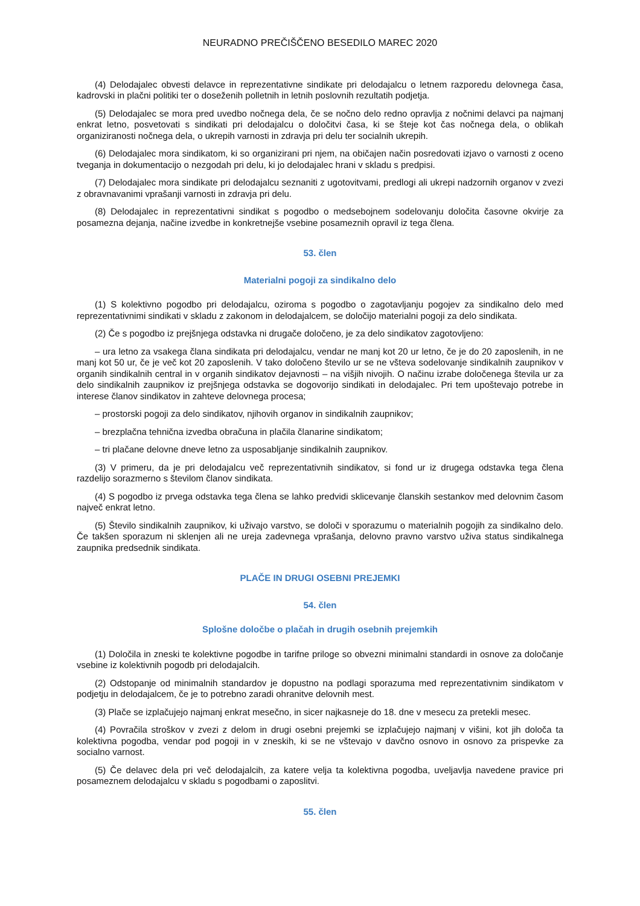NEURADNO PREČIŠČENO BESEDILO MAREC 2020
(4) Delodajalec obvesti delavce in reprezentativne sindikate pri delodajalcu o letnem razporedu delovnega časa, kadrovski in plačni politiki ter o doseženih polletnih in letnih poslovnih rezultatih podjetja.
(5) Delodajalec se mora pred uvedbo nočnega dela, če se nočno delo redno opravlja z nočnimi delavci pa najmanj enkrat letno, posvetovati s sindikati pri delodajalcu o določitvi časa, ki se šteje kot čas nočnega dela, o oblikah organiziranosti nočnega dela, o ukrepih varnosti in zdravja pri delu ter socialnih ukrepih.
(6) Delodajalec mora sindikatom, ki so organizirani pri njem, na običajen način posredovati izjavo o varnosti z oceno tveganja in dokumentacijo o nezgodah pri delu, ki jo delodajalec hrani v skladu s predpisi.
(7) Delodajalec mora sindikate pri delodajalcu seznaniti z ugotovitvami, predlogi ali ukrepi nadzornih organov v zvezi z obravnavanimi vprašanji varnosti in zdravja pri delu.
(8) Delodajalec in reprezentativni sindikat s pogodbo o medsebojnem sodelovanju določita časovne okvirje za posamezna dejanja, načine izvedbe in konkretnejše vsebine posameznih opravil iz tega člena.
53. člen
Materialni pogoji za sindikalno delo
(1) S kolektivno pogodbo pri delodajalcu, oziroma s pogodbo o zagotavljanju pogojev za sindikalno delo med reprezentativnimi sindikati v skladu z zakonom in delodajalcem, se določijo materialni pogoji za delo sindikata.
(2) Če s pogodbo iz prejšnjega odstavka ni drugače določeno, je za delo sindikatov zagotovljeno:
– ura letno za vsakega člana sindikata pri delodajalcu, vendar ne manj kot 20 ur letno, če je do 20 zaposlenih, in ne manj kot 50 ur, če je več kot 20 zaposlenih. V tako določeno število ur se ne všteva sodelovanje sindikalnih zaupnikov v organih sindikalnih central in v organih sindikatov dejavnosti – na višjih nivojih. O načinu izrabe določenega števila ur za delo sindikalnih zaupnikov iz prejšnjega odstavka se dogovorijo sindikati in delodajalec. Pri tem upoštevajo potrebe in interese članov sindikatov in zahteve delovnega procesa;
– prostorski pogoji za delo sindikatov, njihovih organov in sindikalnih zaupnikov;
– brezplačna tehnična izvedba obračuna in plačila članarine sindikatom;
– tri plačane delovne dneve letno za usposabljanje sindikalnih zaupnikov.
(3) V primeru, da je pri delodajalcu več reprezentativnih sindikatov, si fond ur iz drugega odstavka tega člena razdelijo sorazmerno s številom članov sindikata.
(4) S pogodbo iz prvega odstavka tega člena se lahko predvidi sklicevanje članskih sestankov med delovnim časom največ enkrat letno.
(5) Število sindikalnih zaupnikov, ki uživajo varstvo, se določi v sporazumu o materialnih pogojih za sindikalno delo. Če takšen sporazum ni sklenjen ali ne ureja zadevnega vprašanja, delovno pravno varstvo uživa status sindikalnega zaupnika predsednik sindikata.
PLAČE IN DRUGI OSEBNI PREJEMKI
54. člen
Splošne določbe o plačah in drugih osebnih prejemkih
(1) Določila in zneski te kolektivne pogodbe in tarifne priloge so obvezni minimalni standardi in osnove za določanje vsebine iz kolektivnih pogodb pri delodajalcih.
(2) Odstopanje od minimalnih standardov je dopustno na podlagi sporazuma med reprezentativnim sindikatom v podjetju in delodajalcem, če je to potrebno zaradi ohranitve delovnih mest.
(3) Plače se izplačujejo najmanj enkrat mesečno, in sicer najkasneje do 18. dne v mesecu za pretekli mesec.
(4) Povračila stroškov v zvezi z delom in drugi osebni prejemki se izplačujejo najmanj v višini, kot jih določa ta kolektivna pogodba, vendar pod pogoji in v zneskih, ki se ne vštevajo v davčno osnovo in osnovo za prispevke za socialno varnost.
(5) Če delavec dela pri več delodajalcih, za katere velja ta kolektivna pogodba, uveljavlja navedene pravice pri posameznem delodajalcu v skladu s pogodbami o zaposlitvi.
55. člen